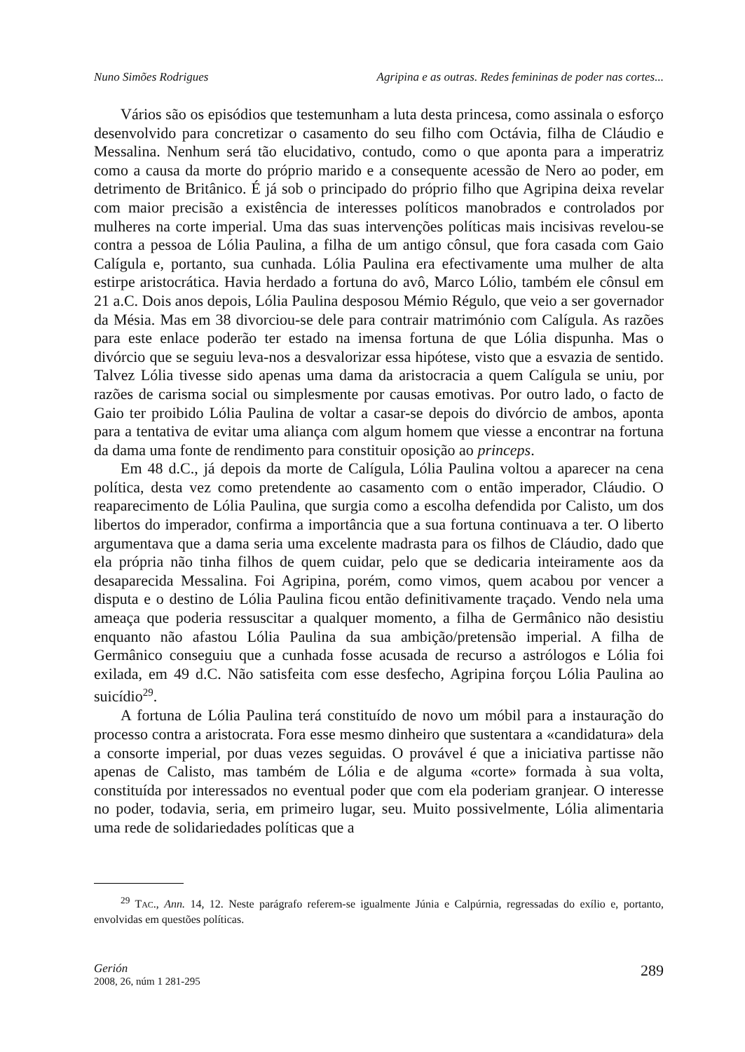Nuno Simões Rodrigues Agripina e as outras. Redes femininas de poder nas cortes...
Vários são os episódios que testemunham a luta desta princesa, como assinala o esforço desenvolvido para concretizar o casamento do seu filho com Octávia, filha de Cláudio e Messalina. Nenhum será tão elucidativo, contudo, como o que aponta para a imperatriz como a causa da morte do próprio marido e a consequente acessão de Nero ao poder, em detrimento de Britânico. É já sob o principado do próprio filho que Agripina deixa revelar com maior precisão a existência de interesses políticos manobrados e controlados por mulheres na corte imperial. Uma das suas intervenções políticas mais incisivas revelou-se contra a pessoa de Lólia Paulina, a filha de um antigo cônsul, que fora casada com Gaio Calígula e, portanto, sua cunhada. Lólia Paulina era efectivamente uma mulher de alta estirpe aristocrática. Havia herdado a fortuna do avô, Marco Lólio, também ele cônsul em 21 a.C. Dois anos depois, Lólia Paulina desposou Mémio Régulo, que veio a ser governador da Mésia. Mas em 38 divorciou-se dele para contrair matrimónio com Calígula. As razões para este enlace poderão ter estado na imensa fortuna de que Lólia dispunha. Mas o divórcio que se seguiu leva-nos a desvalorizar essa hipótese, visto que a esvazia de sentido. Talvez Lólia tivesse sido apenas uma dama da aristocracia a quem Calígula se uniu, por razões de carisma social ou simplesmente por causas emotivas. Por outro lado, o facto de Gaio ter proibido Lólia Paulina de voltar a casar-se depois do divórcio de ambos, aponta para a tentativa de evitar uma aliança com algum homem que viesse a encontrar na fortuna da dama uma fonte de rendimento para constituir oposição ao princeps.
Em 48 d.C., já depois da morte de Calígula, Lólia Paulina voltou a aparecer na cena política, desta vez como pretendente ao casamento com o então imperador, Cláudio. O reaparecimento de Lólia Paulina, que surgia como a escolha defendida por Calisto, um dos libertos do imperador, confirma a importância que a sua fortuna continuava a ter. O liberto argumentava que a dama seria uma excelente madrasta para os filhos de Cláudio, dado que ela própria não tinha filhos de quem cuidar, pelo que se dedicaria inteiramente aos da desaparecida Messalina. Foi Agripina, porém, como vimos, quem acabou por vencer a disputa e o destino de Lólia Paulina ficou então definitivamente traçado. Vendo nela uma ameaça que poderia ressuscitar a qualquer momento, a filha de Germânico não desistiu enquanto não afastou Lólia Paulina da sua ambição/pretensão imperial. A filha de Germânico conseguiu que a cunhada fosse acusada de recurso a astrólogos e Lólia foi exilada, em 49 d.C. Não satisfeita com esse desfecho, Agripina forçou Lólia Paulina ao suicídio<sup>29</sup>.
A fortuna de Lólia Paulina terá constituído de novo um móbil para a instauração do processo contra a aristocrata. Fora esse mesmo dinheiro que sustentara a «candidatura» dela a consorte imperial, por duas vezes seguidas. O provável é que a iniciativa partisse não apenas de Calisto, mas também de Lólia e de alguma «corte» formada à sua volta, constituída por interessados no eventual poder que com ela poderiam granjear. O interesse no poder, todavia, seria, em primeiro lugar, seu. Muito possivelmente, Lólia alimentaria uma rede de solidariedades políticas que a
<sup>29</sup> TAC., Ann. 14, 12. Neste parágrafo referem-se igualmente Júnia e Calpúrnia, regressadas do exílio e, portanto, envolvidas em questões políticas.
Gerión
2008, 26, núm 1 281-295
289